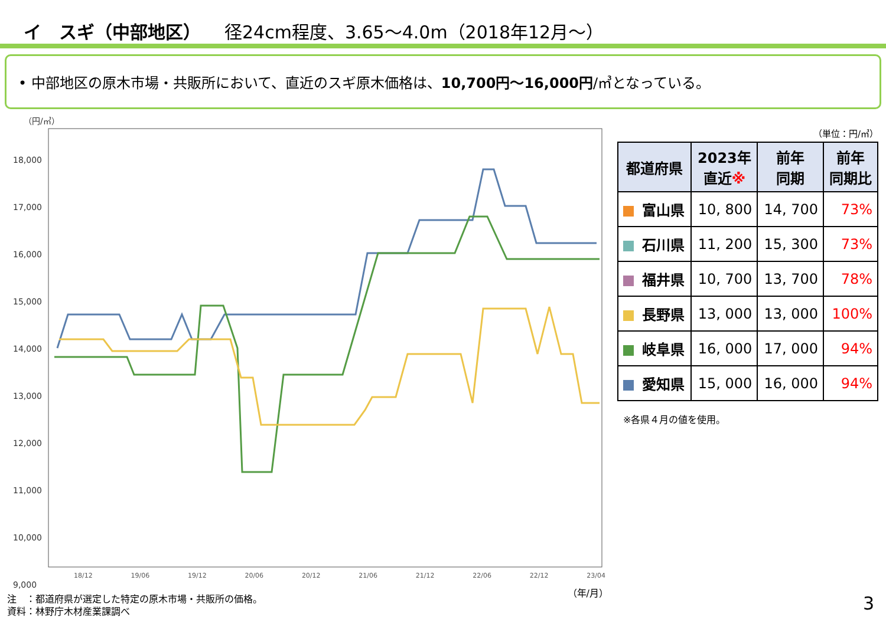イ　スギ（中部地区） 径24cm程度、3.65～4.0m（2018年12月～）
• 中部地区の原木市場・共販所において、直近のスギ原木価格は、10,700円～16,000円/㎥となっている。
（円/㎥）
18,000
17,000
16,000
15,000
14,000
13,000
12,000
11,000
10,000
9,000
18/12 19/06 19/12 20/06 20/12 21/06 21/12 22/06 22/12 23/04
（年/月）
（単位：円/㎥）
| 都道府県 | 2023年 直近 ※ | 前年 同期 | 前年 同期比 |
| --- | --- | --- | --- |
| 富山県 | 10, 800 | 14, 700 | 73% |
| 石川県 | 11, 200 | 15, 300 | 73% |
| 福井県 | 10, 700 | 13, 700 | 78% |
| 長野県 | 13, 000 | 13, 000 | 100% |
| 岐阜県 | 16, 000 | 17, 000 | 94% |
| 愛知県 | 15, 000 | 16, 000 | 94% |
※各県４月の値を使用。
注　：都道府県が選定した特定の原木市場・共販所の価格。
資料：林野庁木材産業課調べ
3